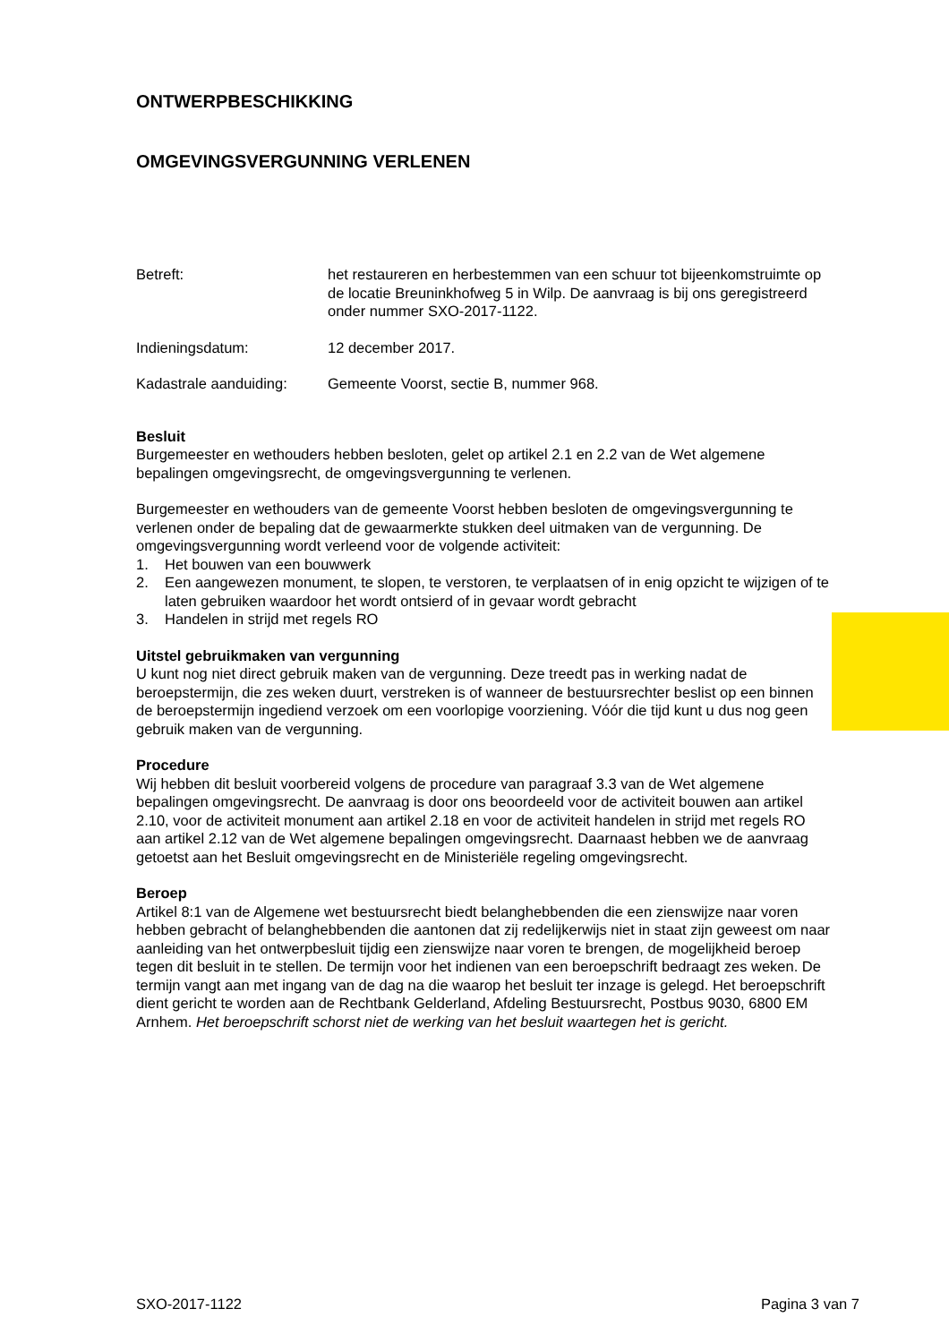ONTWERPBESCHIKKING
OMGEVINGSVERGUNNING VERLENEN
Betreft: het restaureren en herbestemmen van een schuur tot bijeenkomstruim­te op de locatie Breuninkhofweg 5 in Wilp. De aanvraag is bij ons gere­gistreerd onder nummer SXO-2017-1122.
Indieningsdatum: 12 december 2017.
Kadastrale aanduiding:
Gemeente Voorst, sectie B, nummer 968.
Besluit
Burgemeester en wethouders hebben besloten, gelet op artikel 2.1 en 2.2 van de Wet algemene bepalingen omgevingsrecht, de omgevingsvergunning te verlenen.
Burgemeester en wethouders van de gemeente Voorst hebben besloten de omgevingsvergunning te verlenen onder de bepaling dat de gewaarmerkte stukken deel uitmaken van de vergunning. De omgevingsvergunning wordt verleend voor de volgende activiteit:
1. Het bouwen van een bouwwerk
2. Een aangewezen monument, te slopen, te verstoren, te verplaatsen of in enig opzicht te wijzi­gen of te laten gebruiken waardoor het wordt ontsierd of in gevaar wordt gebracht
3. Handelen in strijd met regels RO
Uitstel gebruikmaken van vergunning
U kunt nog niet direct gebruik maken van de vergunning. Deze treedt pas in werking nadat de beroepstermijn, die zes weken duurt, verstreken is of wanneer de bestuursrechter beslist op een binnen de beroepstermijn ingediend verzoek om een voorlopige voorziening. Vóór die tijd kunt u dus nog geen gebruik maken van de vergunning.
Procedure
Wij hebben dit besluit voorbereid volgens de procedure van paragraaf 3.3 van de Wet algemene bepalingen omgevingsrecht. De aanvraag is door ons beoordeeld voor de activiteit bouwen aan artikel 2.10, voor de activiteit monument aan artikel 2.18 en voor de activiteit handelen in strijd met regels RO aan artikel 2.12 van de Wet algemene bepalingen omgevingsrecht. Daarnaast hebben we de aanvraag getoetst aan het Besluit omgevingsrecht en de Ministeriële regeling omgevings­recht.
Beroep
Artikel 8:1 van de Algemene wet bestuursrecht biedt belanghebbenden die een zienswijze naar voren hebben gebracht of belanghebbenden die aantonen dat zij redelijkerwijs niet in staat zijn geweest om naar aanleiding van het ontwerpbesluit tijdig een zienswijze naar voren te brengen, de mogelijkheid beroep tegen dit besluit in te stellen. De termijn voor het indienen van een beroep­schrift bedraagt zes weken. De termijn vangt aan met ingang van de dag na die waarop het besluit ter inzage is gelegd. Het beroepschrift dient gericht te worden aan de Rechtbank Gelderland, Af­deling Bestuursrecht, Postbus 9030, 6800 EM Arnhem. Het beroepschrift schorst niet de werking van het besluit waartegen het is gericht.
SXO-2017-1122 Pagina 3 van 7